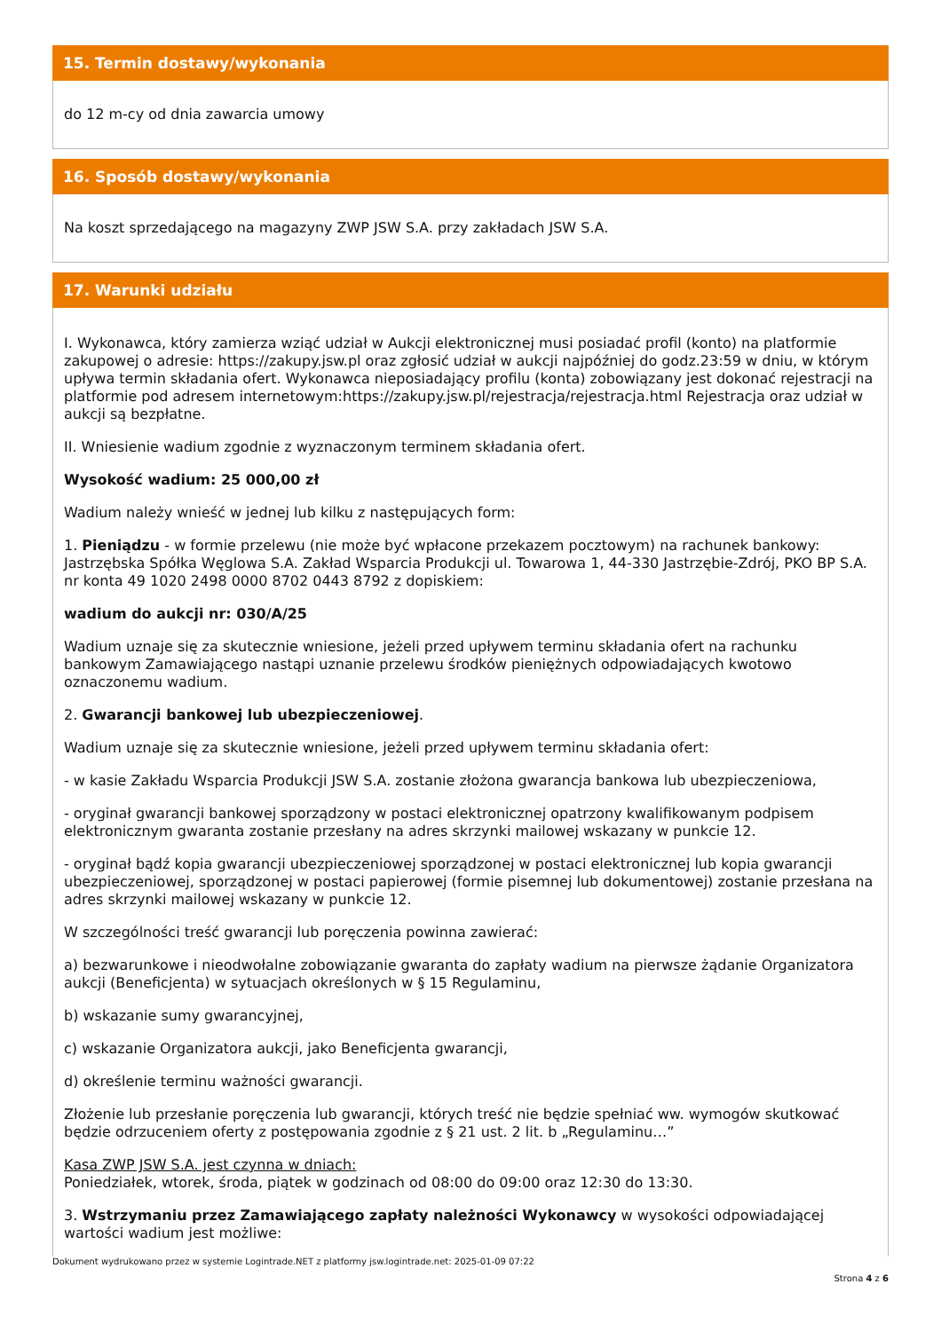15. Termin dostawy/wykonania
do 12 m-cy od dnia zawarcia umowy
16. Sposób dostawy/wykonania
Na koszt sprzedającego na magazyny ZWP JSW S.A. przy zakładach JSW S.A.
17. Warunki udziału
I. Wykonawca, który zamierza wziąć udział w Aukcji elektronicznej musi posiadać profil (konto) na platformie zakupowej o adresie: https://zakupy.jsw.pl oraz zgłosić udział w aukcji najpóźniej do godz.23:59 w dniu, w którym upływa termin składania ofert. Wykonawca nieposiadający profilu (konta) zobowiązany jest dokonać rejestracji na platformie pod adresem internetowym:https://zakupy.jsw.pl/rejestracja/rejestracja.html Rejestracja oraz udział w aukcji są bezpłatne.
II. Wniesienie wadium zgodnie z wyznaczonym terminem składania ofert.
Wysokość wadium: 25 000,00 zł
Wadium należy wnieść w jednej lub kilku z następujących form:
1. Pieniądzu - w formie przelewu (nie może być wpłacone przekazem pocztowym) na rachunek bankowy: Jastrzębska Spółka Węglowa S.A. Zakład Wsparcia Produkcji ul. Towarowa 1, 44-330 Jastrzębie-Zdrój, PKO BP S.A. nr konta 49 1020 2498 0000 8702 0443 8792 z dopiskiem:
wadium do aukcji nr: 030/A/25
Wadium uznaje się za skutecznie wniesione, jeżeli przed upływem terminu składania ofert na rachunku bankowym Zamawiającego nastąpi uznanie przelewu środków pieniężnych odpowiadających kwotowo oznaczonemu wadium.
2. Gwarancji bankowej lub ubezpieczeniowej.
Wadium uznaje się za skutecznie wniesione, jeżeli przed upływem terminu składania ofert:
- w kasie Zakładu Wsparcia Produkcji JSW S.A. zostanie złożona gwarancja bankowa lub ubezpieczeniowa,
- oryginał gwarancji bankowej sporządzony w postaci elektronicznej opatrzony kwalifikowanym podpisem elektronicznym gwaranta zostanie przesłany na adres skrzynki mailowej wskazany w punkcie 12.
- oryginał bądź kopia gwarancji ubezpieczeniowej sporządzonej w postaci elektronicznej lub kopia gwarancji ubezpieczeniowej, sporządzonej w postaci papierowej (formie pisemnej lub dokumentowej) zostanie przesłana na adres skrzynki mailowej wskazany w punkcie 12.
W szczególności treść gwarancji lub poręczenia powinna zawierać:
a) bezwarunkowe i nieodwołalne zobowiązanie gwaranta do zapłaty wadium na pierwsze żądanie Organizatora aukcji (Beneficjenta) w sytuacjach określonych w § 15 Regulaminu,
b) wskazanie sumy gwarancyjnej,
c) wskazanie Organizatora aukcji, jako Beneficjenta gwarancji,
d) określenie terminu ważności gwarancji.
Złożenie lub przesłanie poręczenia lub gwarancji, których treść nie będzie spełniać ww. wymogów skutkować będzie odrzuceniem oferty z postępowania zgodnie z § 21 ust. 2 lit. b „Regulaminu…”
Kasa ZWP JSW S.A. jest czynna w dniach:
Poniedziałek, wtorek, środa, piątek w godzinach od 08:00 do 09:00 oraz 12:30 do 13:30.
3. Wstrzymaniu przez Zamawiającego zapłaty należności Wykonawcy w wysokości odpowiadającej wartości wadium jest możliwe:
Dokument wydrukowano przez w systemie Logintrade.NET z platformy jsw.logintrade.net: 2025-01-09 07:22
Strona 4 z 6